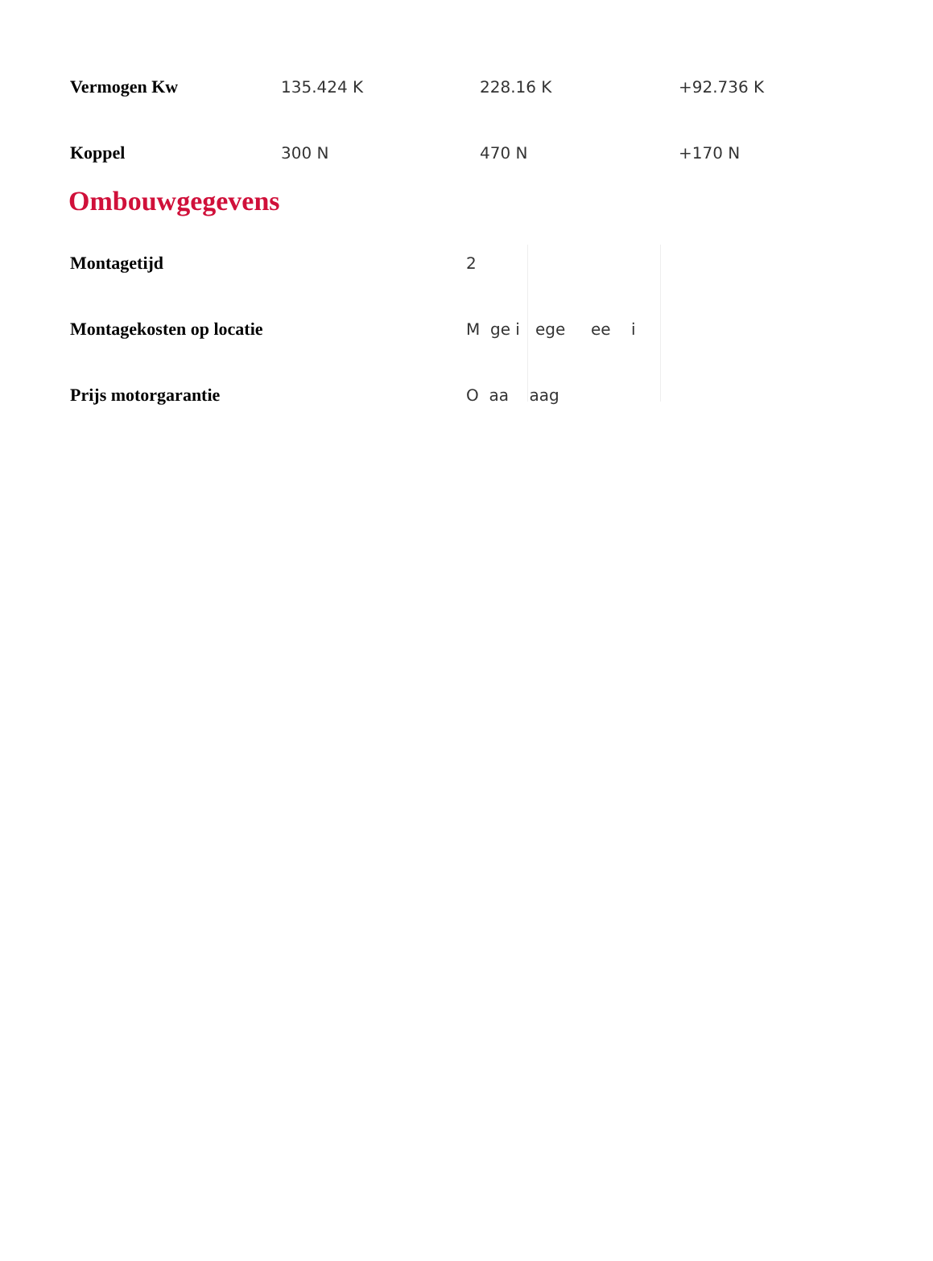| Vermogen Kw | 135.424 K | 228.16 K | +92.736 K |
| Koppel | 300 N | 470 N | +170 N |
Ombouwgegevens
| Montagetijd | 2 |
| Montagekosten op locatie | M ge i ege ee i |
| Prijs motorgarantie | O aa aag |